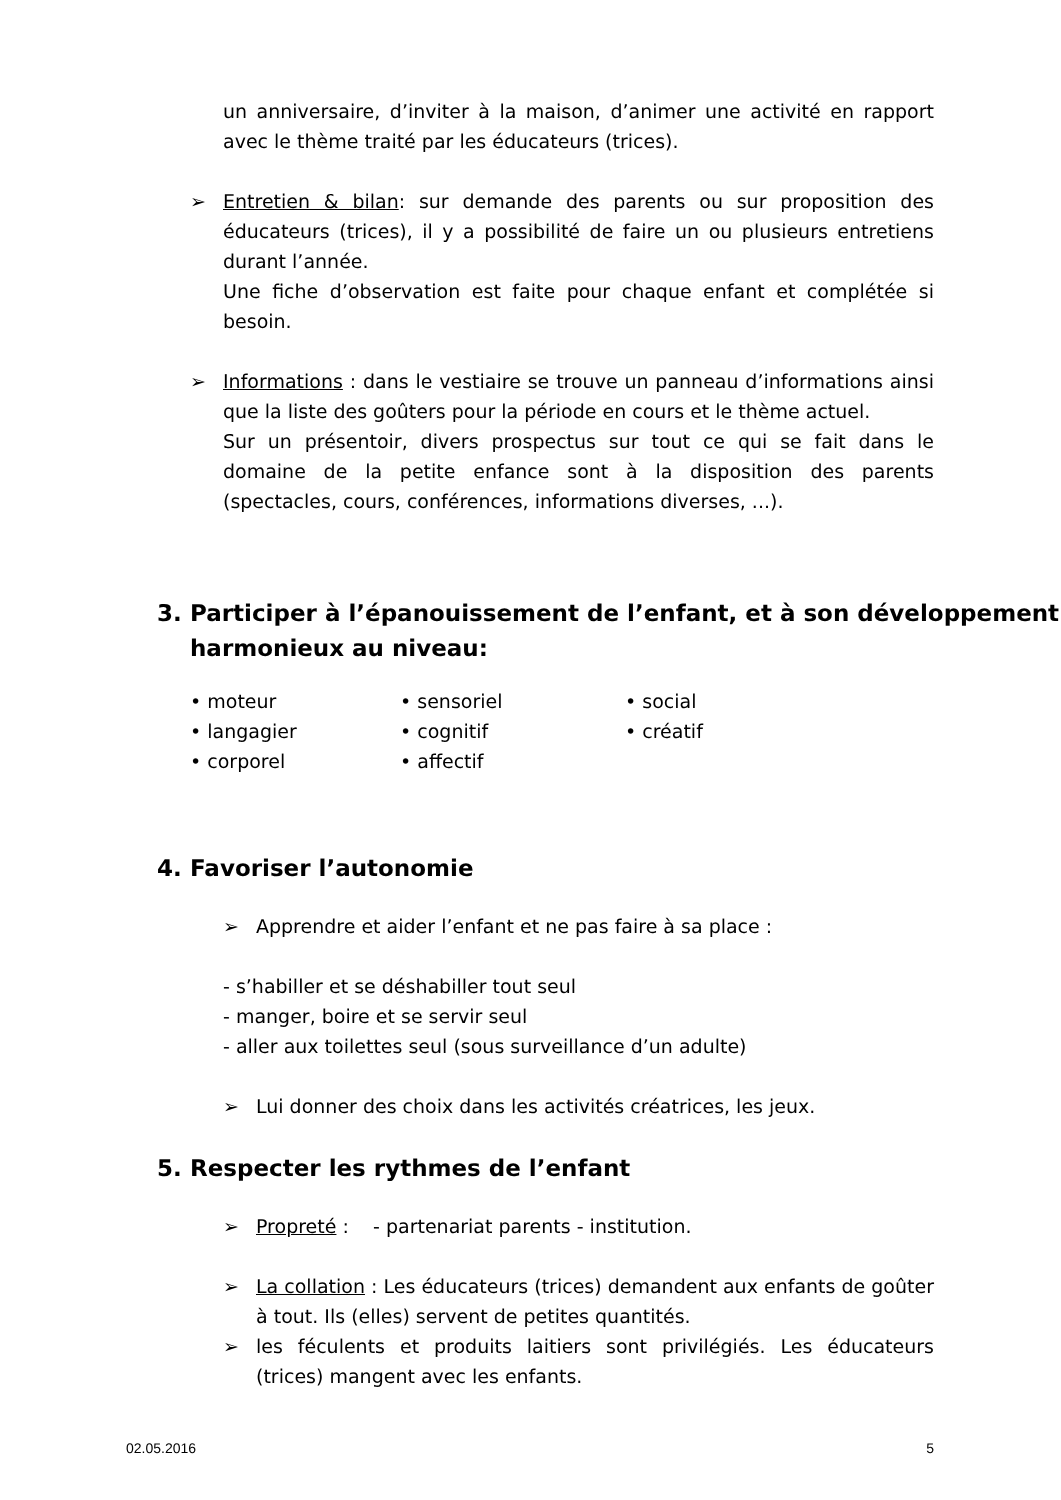un anniversaire, d’inviter à la maison, d’animer une activité en rapport avec le thème traité par les éducateurs (trices).
➢ Entretien & bilan: sur demande des parents ou sur proposition des éducateurs (trices), il y a possibilité de faire un ou plusieurs entretiens durant l’année.
Une fiche d’observation est faite pour chaque enfant et complétée si besoin.
➢ Informations : dans le vestiaire se trouve un panneau d’informations ainsi que la liste des goûters pour la période en cours et le thème actuel.
Sur un présentoir, divers prospectus sur tout ce qui se fait dans le domaine de la petite enfance sont à la disposition des parents (spectacles, cours, conférences, informations diverses, ...).
3. Participer à l’épanouissement de l’enfant, et à son développement harmonieux au niveau:
• moteur • sensoriel • social • langagier • cognitif • créatif • corporel • affectif
4. Favoriser l’autonomie
➢ Apprendre et aider l’enfant et ne pas faire à sa place :
- s’habiller et se déshabiller tout seul
- manger, boire et se servir seul
- aller aux toilettes seul (sous surveillance d’un adulte)
➢ Lui donner des choix dans les activités créatrices, les jeux.
5. Respecter les rythmes de l’enfant
➢ Propreté : - partenariat parents - institution.
➢ La collation : Les éducateurs (trices) demandent aux enfants de goûter à tout. Ils (elles) servent de petites quantités.
➢ les féculents et produits laitiers sont privilégiés. Les éducateurs (trices) mangent avec les enfants.
02.05.2016 5